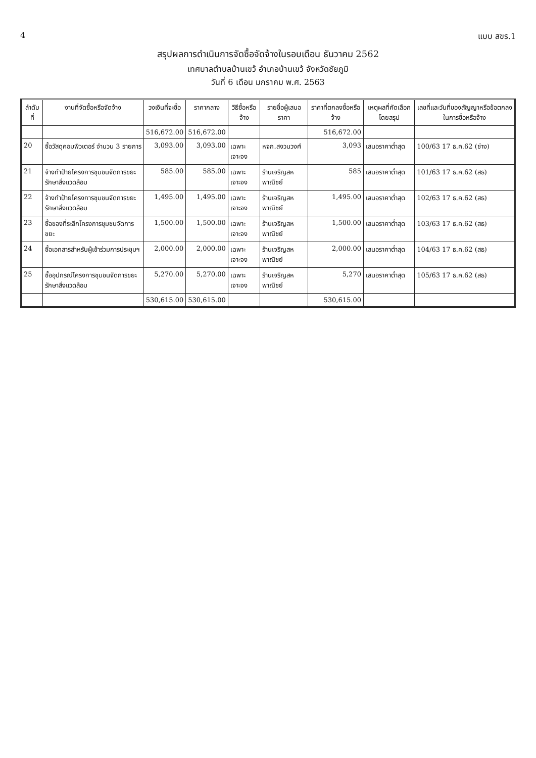4 แบบ สขร.1
สรุปผลการดำเนินการจัดซื้อจัดจ้างในรอบเดือน ธันวาคม 2562
เทศบาลตำบลบ้านเขว้ อำเภอบ้านเขว้ จังหวัดชัยภูมิ
วันที่ 6 เดือน มกราคม พ.ศ. 2563
| ลำดับที่ | งานที่จัดซื้อหรือจัดจ้าง | วงเงินที่จะซื้อ | ราคากลาง | วิธีซื้อหรือจ้าง | รายชื่อผู้เสนอราคา | ราคาที่ตกลงซื้อหรือจ้าง | เหตุผลที่คัดเลือกโดยสรุป | เลขที่และวันที่ของสัญญาหรือข้อตกลงในการซื้อหรือจ้าง |
| --- | --- | --- | --- | --- | --- | --- | --- | --- |
| | | 516,672.00 | 516,672.00 | | | 516,672.00 | | |
| 20 | ซื้อวัสดุคอมพิวเตอร์ จำนวน 3 รายการ | 3,093.00 | 3,093.00 | เฉพาะเจาะจง | หจก.สงวนวงศ์ | 3,093 | เสนอราคาต่ำสุด | 100/63 17 ธ.ค.62 (ช่าง) |
| 21 | จ้างทำป้ายโครงการชุมชนจัดการขยะรักษาสิ่งแวดล้อม | 585.00 | 585.00 | เฉพาะเจาะจง | ร้านเจริญสหพาณิชย์ | 585 | เสนอราคาต่ำสุด | 101/63 17 ธ.ค.62 (สธ) |
| 22 | จ้างทำป้ายโครงการชุมชนจัดการขยะรักษาสิ่งแวดล้อม | 1,495.00 | 1,495.00 | เฉพาะเจาะจง | ร้านเจริญสหพาณิชย์ | 1,495.00 | เสนอราคาต่ำสุด | 102/63 17 ธ.ค.62 (สธ) |
| 23 | ซื้อของที่ระลึกโครงการชุมชนจัดการขยะ | 1,500.00 | 1,500.00 | เฉพาะเจาะจง | ร้านเจริญสหพาณิชย์ | 1,500.00 | เสนอราคาต่ำสุด | 103/63 17 ธ.ค.62 (สธ) |
| 24 | ซื้อเอกสารสำหรับผู้เข้าร่วมการประชุมฯ | 2,000.00 | 2,000.00 | เฉพาะเจาะจง | ร้านเจริญสหพาณิชย์ | 2,000.00 | เสนอราคาต่ำสุด | 104/63 17 ธ.ค.62 (สธ) |
| 25 | ซื้ออุปกรณ์โครงการชุมชนจัดการขยะรักษาสิ่งแวดล้อม | 5,270.00 | 5,270.00 | เฉพาะเจาะจง | ร้านเจริญสหพาณิชย์ | 5,270 | เสนอราคาต่ำสุด | 105/63 17 ธ.ค.62 (สธ) |
| | | 530,615.00 | 530,615.00 | | | 530,615.00 | | |